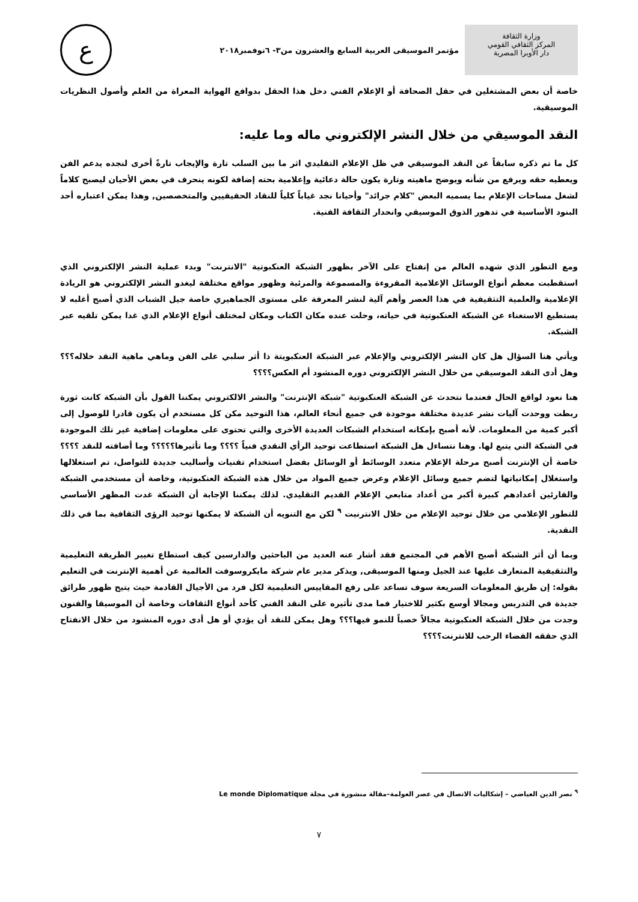وزارة الثقافة
المركز الثقافي القومي
دار الأوبرا المصرية
مؤتمر الموسيقى العربية السابع والعشرون من٣- ٦نوفمبر٢٠١٨
ع
خاصة أن بعض المشتغلين في حقل الصحافة أو الإعلام الفني دخل هذا الحقل بدوافع الهواية المعراة من العلم وأصول النظريات الموسيقية.
النقد الموسيقي من خلال النشر الإلكتروني ماله وما عليه:
كل ما تم ذكره سابقاً عن النقد الموسيقي في ظل الإعلام التقليدي اثر ما بين السلب تارة والإيجاب تارةً أخرى لنجده يدعم الفن ويعطيه حقه ويرفع من شأنه ويوضح ماهيته وتارة يكون حالة دعائية وإعلامية بحته إضافة لكونه ينحرف في بعض الأحيان ليصبح كلاماً لشغل مساحات الإعلام بما يسميه البعض "كلام جرائد" وأحيانا نجد غياباً كلياً للنقاد الحقيقيين والمتخصصين, وهذا يمكن اعتباره أحد البنود الأساسية في تدهور الذوق الموسيقي وانحدار الثقافة الفنية.
ومع التطور الذي شهده العالم من إنفتاح على الآخر بظهور الشبكة العنكبوتية "الانترنت" وبدء عملية النشر الإلكتروني الذي استقطبت معظم أنواع الوسائل الإعلامية المقروءة والمسموعة والمرئية وظهور مواقع مختلفة ليغدو النشر الإلكتروني هو الريادة الإعلامية والعلمية التثقيفية في هذا العصر وأهم آلية لنشر المعرفة على مستوى الجماهيري خاصة جيل الشباب الذي أصبح أغلبه لا يستطيع الاستغناء عن الشبكة العنكبوتية في حياته، وحلت عنده مكان الكتاب ومكان لمختلف أنواع الإعلام الذي غدا يمكن تلقيه عبر الشبكة.
ويأتي هنا السؤال هل كان النشر الإلكتروني والإعلام عبر الشبكة العنكبويتة ذا أثر سلبي على الفن وماهي ماهية النقد خلاله؟؟؟ وهل أدى النقد الموسيقي من خلال النشر الإلكتروني دوره المنشود أم العكس؟؟؟؟
هنا نعود لواقع الحال فعندما نتحدث عن الشبكة العنكبوتية "شبكة الإنترنت" والنشر الالكتروني يمكننا القول بأن الشبكة كانت ثورة ربطت ووحدت آليات نشر عديدة مختلفة موجودة في جميع أنحاء العالم، هذا التوحيد مكن كل مستخدم أن يكون قادرا للوصول إلى أكبر كمية من المعلومات. لأنه أصبح بإمكانه استخدام الشبكات العديدة الأخرى والتي تحتوى على معلومات إضافية غير تلك الموجودة في الشبكة التي يتبع لها. وهنا نتساءل هل الشبكة استطاعت توحيد الرأي النقدي فنياً ؟؟؟؟ وما تأثيرها؟؟؟؟؟ وما أضافته للنقد ؟؟؟؟خاصة أن الإنترنت أصبح مرحلة الإعلام متعدد الوسائط أو الوسائل بفضل استخدام تقنيات وأساليب جديدة للتواصل، تم استغلالها واستغلال إمكانياتها لتضم جميع وسائل الإعلام وعرض جميع المواد من خلال هذه الشبكة العنكبوتية، وخاصة أن مستخدمي الشبكة والقارئين أعدادهم كبيرة أكبر من أعداد متابعي الإعلام القديم التقليدي. لذلك يمكننا الإجابة أن الشبكة غدت المظهر الأساسي للتطور الإعلامي من خلال توحيد الإعلام من خلال الانترنيت <sup>٩</sup> لكن مع التنويه أن الشبكة لا يمكنها توحيد الرؤى الثقافية بما في ذلك النقدية.
وبما أن أثر الشبكة أصبح الأهم في المجتمع فقد أشار عنه العديد من الباحثين والدارسين كيف استطاع تغيير الطريقة التعليمية والتثقيفية المتعارف عليها عند الجيل ومنها الموسيقى, ويذكر مدير عام شركة مايكروسوفت العالمية عن أهمية الإنترنت في التعليم بقوله: إن طريق المعلومات السريعة سوف تساعد على رفع المقاييس التعليمية لكل فرد من الأجيال القادمة حيث يتيح ظهور طرائق جديدة في التدريس ومجالا أوسع بكثير للاختيار فما مدى تأثيره على النقد الفني كأحد أنواع الثقافات وخاصة أن الموسيقا والفنون وجدت من خلال الشبكة العنكبوتية مجالاً خصباً للنمو فيها؟؟؟ وهل يمكن للنقد أن يؤدي أو هل أدى دوره المنشود من خلال الانفتاح الذي حققه الفضاء الرحب للانترنت؟؟؟؟
<sup>٩</sup> نصر الدين العياضي – إشكاليات الاتصال في عصر العولمة–مقالة منشورة في مجلة Le monde Diplomatique
٧